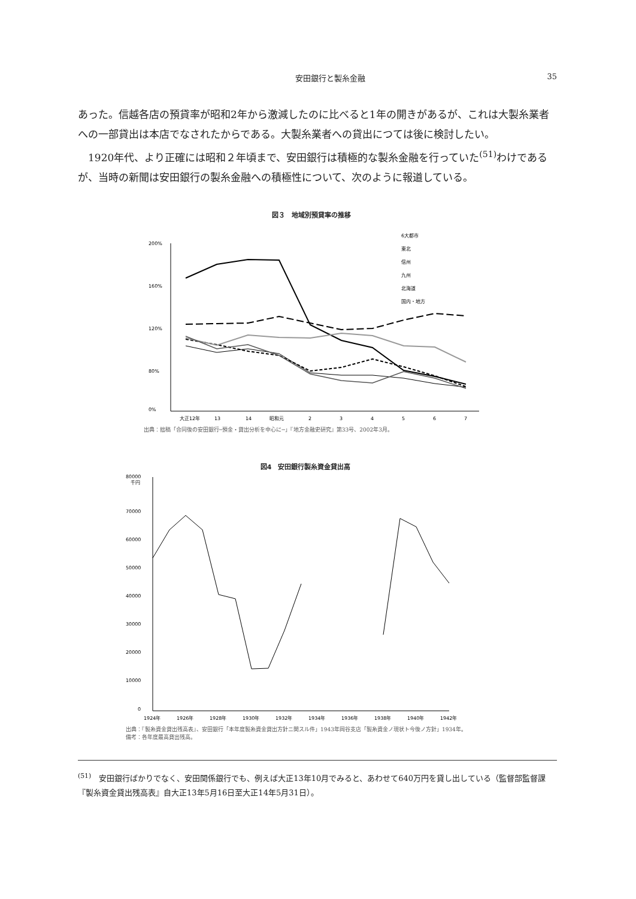安田銀行と製糸金融 35
あった。信越各店の預貸率が昭和2年から激減したのに比べると1年の開きがあるが、これは大製糸業者への一部貸出は本店でなされたからである。大製糸業者への貸出につては後に検討したい。
 1920年代、より正確には昭和２年頃まで、安田銀行は積極的な製糸金融を行っていた<sup>(51)</sup>わけであるが、当時の新聞は安田銀行の製糸金融への積極性について、次のように報道している。
図３　地域別預貸率の推移
200%
160%
120%
80%
0%
大正12年
13
14
昭和元
2
3
4
5
6
7
6大都市
東北
信州
九州
北海道
国内・地方
出典：拙稿「合同後の安田銀行─預金・貸出分析を中心に─」『地方金融史研究』第33号、2002年3月。
図4　安田銀行製糸資金貸出高
80000
千円
70000
60000
50000
40000
30000
20000
10000
0
1924年
1926年
1928年
1930年
1932年
1934年
1936年
1938年
1940年
1942年
出典：『製糸資金貸出残高表』、安田銀行「本年度製糸資金貸出方針ニ関スル件」1943年岡谷支店「製糸資金ノ現状ト今後ノ方針」1934年。
備考：各年度最高貸出残高。
<sup>(51)</sup>　安田銀行ばかりでなく、安田関係銀行でも、例えば大正13年10月でみると、あわせて640万円を貸し出している（監督部監督課『製糸資金貸出残高表』自大正13年5月16日至大正14年5月31日）。